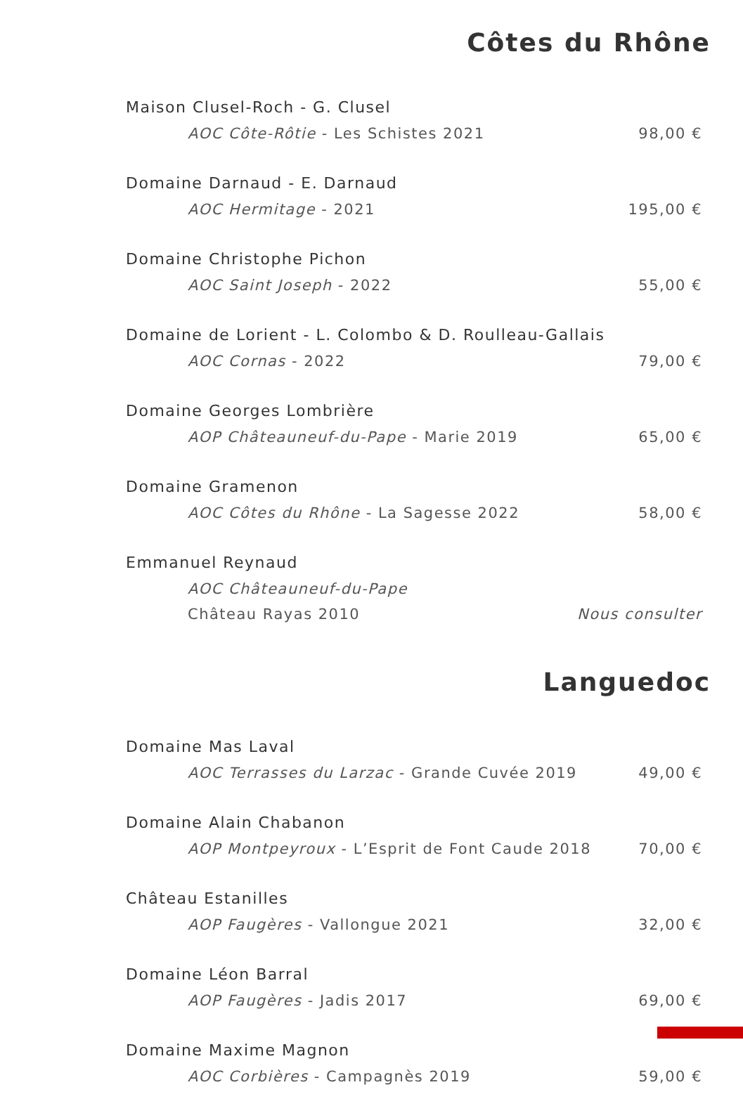Côtes du Rhône
Maison Clusel-Roch - G. Clusel
AOC Côte-Rôtie - Les Schistes 2021 98,00 €
Domaine Darnaud - E. Darnaud
AOC Hermitage - 2021 195,00 €
Domaine Christophe Pichon
AOC Saint Joseph - 2022 55,00 €
Domaine de Lorient - L. Colombo & D. Roulleau-Gallais
AOC Cornas - 2022 79,00 €
Domaine Georges Lombrière
AOP Châteauneuf-du-Pape - Marie 2019 65,00 €
Domaine Gramenon
AOC Côtes du Rhône - La Sagesse 2022 58,00 €
Emmanuel Reynaud
AOC Châteauneuf-du-Pape
Château Rayas 2010 Nous consulter
Languedoc
Domaine Mas Laval
AOC Terrasses du Larzac - Grande Cuvée 2019 49,00 €
Domaine Alain Chabanon
AOP Montpeyroux - L’Esprit de Font Caude 2018 70,00 €
Château Estanilles
AOP Faugères - Vallongue 2021 32,00 €
Domaine Léon Barral
AOP Faugères - Jadis 2017 69,00 €
Domaine Maxime Magnon
AOC Corbières - Campagnès 2019 59,00 €